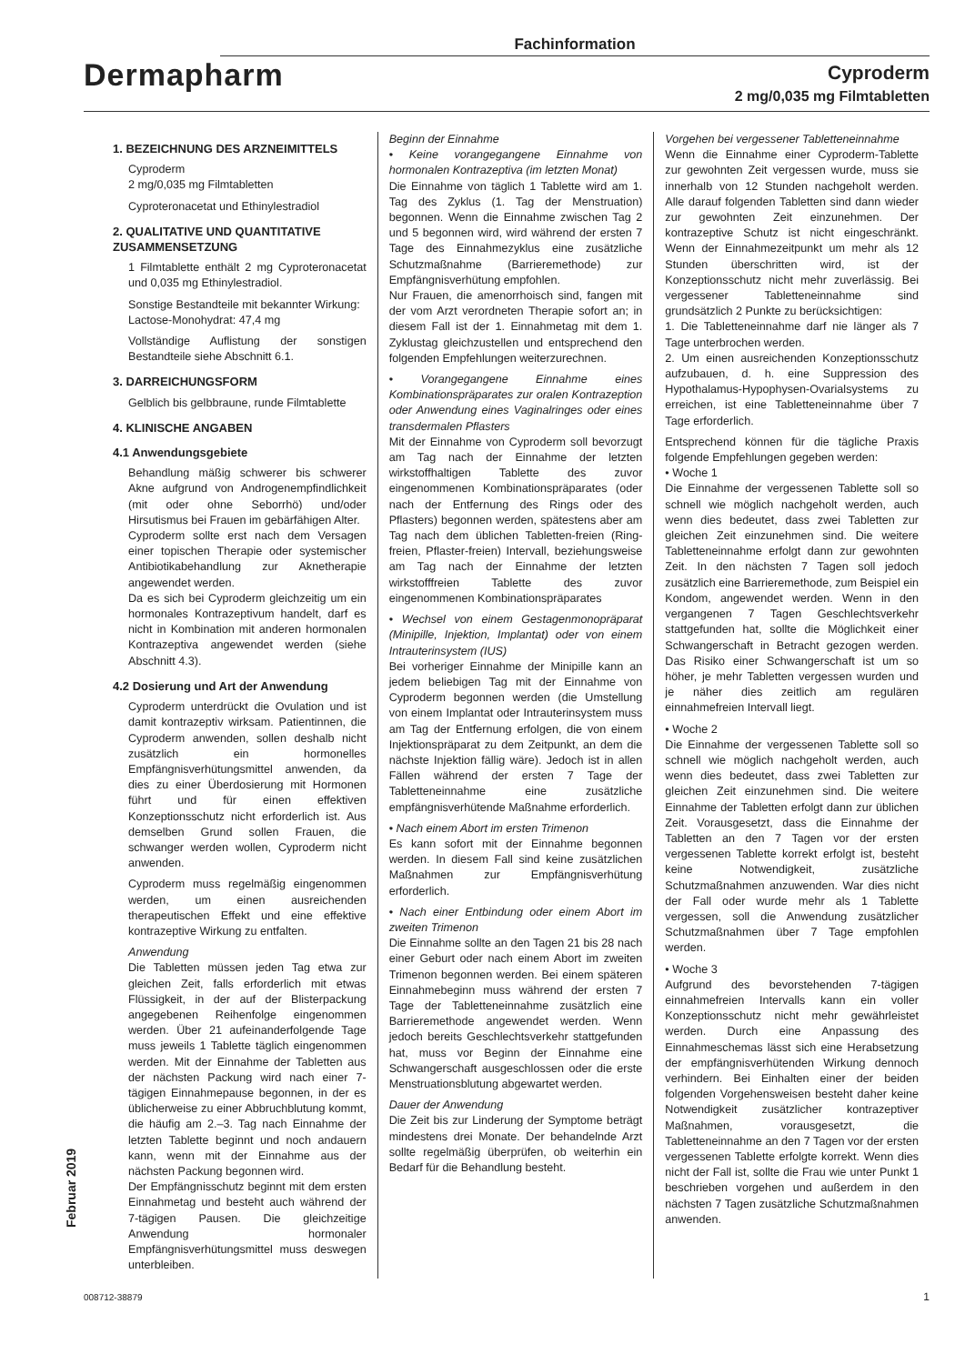Fachinformation
Dermapharm
Cyproderm
2 mg/0,035 mg Filmtabletten
1. BEZEICHNUNG DES ARZNEIMITTELS
Cyproderm
2 mg/0,035 mg Filmtabletten
Cyproteronacetat und Ethinylestradiol
2. QUALITATIVE UND QUANTITATIVE ZUSAMMENSETZUNG
1 Filmtablette enthält 2 mg Cyproteronacetat und 0,035 mg Ethinylestradiol.
Sonstige Bestandteile mit bekannter Wirkung:
Lactose-Monohydrat: 47,4 mg
Vollständige Auflistung der sonstigen Bestandteile siehe Abschnitt 6.1.
3. DARREICHUNGSFORM
Gelblich bis gelbbraune, runde Filmtablette
4. KLINISCHE ANGABEN
4.1 Anwendungsgebiete
Behandlung mäßig schwerer bis schwerer Akne aufgrund von Androgenempfindlichkeit (mit oder ohne Seborrhö) und/oder Hirsutismus bei Frauen im gebärfähigen Alter.
Cyproderm sollte erst nach dem Versagen einer topischen Therapie oder systemischer Antibiotikabehandlung zur Aknetherapie angewendet werden.
Da es sich bei Cyproderm gleichzeitig um ein hormonales Kontrazeptivum handelt, darf es nicht in Kombination mit anderen hormonalen Kontrazeptiva angewendet werden (siehe Abschnitt 4.3).
4.2 Dosierung und Art der Anwendung
Cyproderm unterdrückt die Ovulation und ist damit kontrazeptiv wirksam. Patientinnen, die Cyproderm anwenden, sollen deshalb nicht zusätzlich ein hormonelles Empfängnisverhütungsmittel anwenden, da dies zu einer Überdosierung mit Hormonen führt und für einen effektiven Konzeptionsschutz nicht erforderlich ist. Aus demselben Grund sollen Frauen, die schwanger werden wollen, Cyproderm nicht anwenden.
Cyproderm muss regelmäßig eingenommen werden, um einen ausreichenden therapeutischen Effekt und eine effektive kontrazeptive Wirkung zu entfalten.
Anwendung
Die Tabletten müssen jeden Tag etwa zur gleichen Zeit, falls erforderlich mit etwas Flüssigkeit, in der auf der Blisterpackung angegebenen Reihenfolge eingenommen werden. Über 21 aufeinanderfolgende Tage muss jeweils 1 Tablette täglich eingenommen werden. Mit der Einnahme der Tabletten aus der nächsten Packung wird nach einer 7-tägigen Einnahmepause begonnen, in der es üblicherweise zu einer Abbruchblutung kommt, die häufig am 2.–3. Tag nach Einnahme der letzten Tablette beginnt und noch andauern kann, wenn mit der Einnahme aus der nächsten Packung begonnen wird.
Der Empfängnisschutz beginnt mit dem ersten Einnahmetag und besteht auch während der 7-tägigen Pausen. Die gleichzeitige Anwendung hormonaler Empfängnisverhütungsmittel muss deswegen unterbleiben.
Beginn der Einnahme
• Keine vorangegangene Einnahme von hormonalen Kontrazeptiva (im letzten Monat)
Die Einnahme von täglich 1 Tablette wird am 1. Tag des Zyklus (1. Tag der Menstruation) begonnen. Wenn die Einnahme zwischen Tag 2 und 5 begonnen wird, wird während der ersten 7 Tage des Einnahmezyklus eine zusätzliche Schutzmaßnahme (Barrieremethode) zur Empfängnisverhütung empfohlen.
Nur Frauen, die amenorrhoisch sind, fangen mit der vom Arzt verordneten Therapie sofort an; in diesem Fall ist der 1. Einnahmetag mit dem 1. Zyklustag gleichzustellen und entsprechend den folgenden Empfehlungen weiterzurechnen.
• Vorangegangene Einnahme eines Kombinationspräparates zur oralen Kontrazeption oder Anwendung eines Vaginalringes oder eines transdermalen Pflasters
Mit der Einnahme von Cyproderm soll bevorzugt am Tag nach der Einnahme der letzten wirkstoffhaltigen Tablette des zuvor eingenommenen Kombinationspräparates (oder nach der Entfernung des Rings oder des Pflasters) begonnen werden, spätestens aber am Tag nach dem üblichen Tabletten-freien (Ring-freien, Pflaster-freien) Intervall, beziehungsweise am Tag nach der Einnahme der letzten wirkstofffreien Tablette des zuvor eingenommenen Kombinationspräparates
• Wechsel von einem Gestagenmonopräparat (Minipille, Injektion, Implantat) oder von einem Intrauterinsystem (IUS)
Bei vorheriger Einnahme der Minipille kann an jedem beliebigen Tag mit der Einnahme von Cyproderm begonnen werden (die Umstellung von einem Implantat oder Intrauterinsystem muss am Tag der Entfernung erfolgen, die von einem Injektionspräparat zu dem Zeitpunkt, an dem die nächste Injektion fällig wäre). Jedoch ist in allen Fällen während der ersten 7 Tage der Tabletteneinnahme eine zusätzliche empfängnisverhütende Maßnahme erforderlich.
• Nach einem Abort im ersten Trimenon
Es kann sofort mit der Einnahme begonnen werden. In diesem Fall sind keine zusätzlichen Maßnahmen zur Empfängnisverhütung erforderlich.
• Nach einer Entbindung oder einem Abort im zweiten Trimenon
Die Einnahme sollte an den Tagen 21 bis 28 nach einer Geburt oder nach einem Abort im zweiten Trimenon begonnen werden. Bei einem späteren Einnahmebeginn muss während der ersten 7 Tage der Tabletteneinnahme zusätzlich eine Barrieremethode angewendet werden. Wenn jedoch bereits Geschlechtsverkehr stattgefunden hat, muss vor Beginn der Einnahme eine Schwangerschaft ausgeschlossen oder die erste Menstruationsblutung abgewartet werden.
Dauer der Anwendung
Die Zeit bis zur Linderung der Symptome beträgt mindestens drei Monate. Der behandelnde Arzt sollte regelmäßig überprüfen, ob weiterhin ein Bedarf für die Behandlung besteht.
Vorgehen bei vergessener Tabletteneinnahme
Wenn die Einnahme einer Cyproderm-Tablette zur gewohnten Zeit vergessen wurde, muss sie innerhalb von 12 Stunden nachgeholt werden. Alle darauf folgenden Tabletten sind dann wieder zur gewohnten Zeit einzunehmen. Der kontrazeptive Schutz ist nicht eingeschränkt. Wenn der Einnahmezeitpunkt um mehr als 12 Stunden überschritten wird, ist der Konzeptionsschutz nicht mehr zuverlässig. Bei vergessener Tabletteneinnahme sind grundsätzlich 2 Punkte zu berücksichtigen:
1. Die Tabletteneinnahme darf nie länger als 7 Tage unterbrochen werden.
2. Um einen ausreichenden Konzeptionsschutz aufzubauen, d. h. eine Suppression des Hypothalamus-Hypophysen-Ovarialsystems zu erreichen, ist eine Tabletteneinnahme über 7 Tage erforderlich.
Entsprechend können für die tägliche Praxis folgende Empfehlungen gegeben werden:
• Woche 1
Die Einnahme der vergessenen Tablette soll so schnell wie möglich nachgeholt werden, auch wenn dies bedeutet, dass zwei Tabletten zur gleichen Zeit einzunehmen sind. Die weitere Tabletteneinnahme erfolgt dann zur gewohnten Zeit. In den nächsten 7 Tagen soll jedoch zusätzlich eine Barrieremethode, zum Beispiel ein Kondom, angewendet werden. Wenn in den vergangenen 7 Tagen Geschlechtsverkehr stattgefunden hat, sollte die Möglichkeit einer Schwangerschaft in Betracht gezogen werden. Das Risiko einer Schwangerschaft ist um so höher, je mehr Tabletten vergessen wurden und je näher dies zeitlich am regulären einnahmefreien Intervall liegt.
• Woche 2
Die Einnahme der vergessenen Tablette soll so schnell wie möglich nachgeholt werden, auch wenn dies bedeutet, dass zwei Tabletten zur gleichen Zeit einzunehmen sind. Die weitere Einnahme der Tabletten erfolgt dann zur üblichen Zeit. Vorausgesetzt, dass die Einnahme der Tabletten an den 7 Tagen vor der ersten vergessenen Tablette korrekt erfolgt ist, besteht keine Notwendigkeit, zusätzliche Schutzmaßnahmen anzuwenden. War dies nicht der Fall oder wurde mehr als 1 Tablette vergessen, soll die Anwendung zusätzlicher Schutzmaßnahmen über 7 Tage empfohlen werden.
• Woche 3
Aufgrund des bevorstehenden 7-tägigen einnahmefreien Intervalls kann ein voller Konzeptionsschutz nicht mehr gewährleistet werden. Durch eine Anpassung des Einnahmeschemas lässt sich eine Herabsetzung der empfängnisverhütenden Wirkung dennoch verhindern. Bei Einhalten einer der beiden folgenden Vorgehensweisen besteht daher keine Notwendigkeit zusätzlicher kontrazeptiver Maßnahmen, vorausgesetzt, die Tabletteneinnahme an den 7 Tagen vor der ersten vergessenen Tablette erfolgte korrekt. Wenn dies nicht der Fall ist, sollte die Frau wie unter Punkt 1 beschrieben vorgehen und außerdem in den nächsten 7 Tagen zusätzliche Schutzmaßnahmen anwenden.
Februar 2019
008712-38879 1